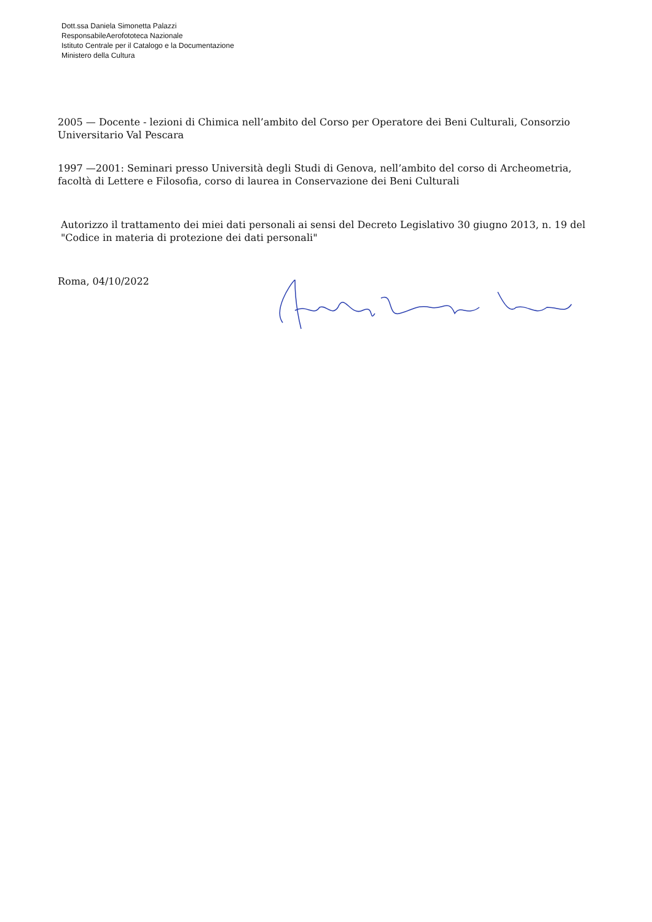Dott.ssa Daniela Simonetta Palazzi
ResponsabileAerofototeca Nazionale
Istituto Centrale per il Catalogo e la Documentazione
Ministero della Cultura
2005 — Docente - lezioni di Chimica nell’ambito del Corso per Operatore dei Beni Culturali, Consorzio Universitario Val Pescara
1997 —2001: Seminari presso Università degli Studi di Genova, nell’ambito del corso di Archeometria, facoltà di Lettere e Filosofia, corso di laurea in Conservazione dei Beni Culturali
Autorizzo il trattamento dei miei dati personali ai sensi del Decreto Legislativo 30 giugno 2013, n. 19 del "Codice in materia di protezione dei dati personali"
Roma, 04/10/2022